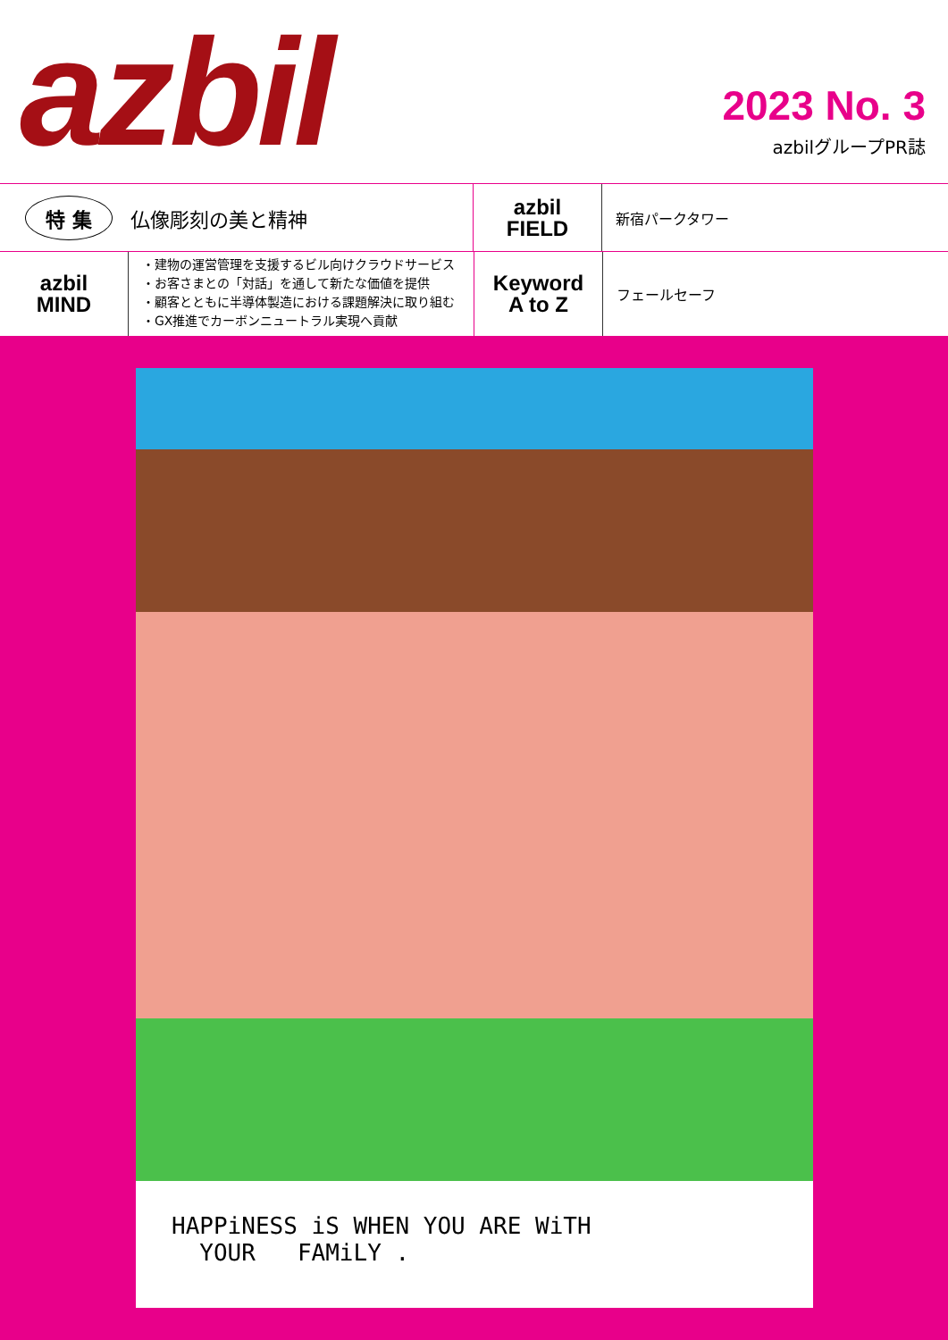azbil
2023 No. 3
azbilグループPR誌
特 集 仏像彫刻の美と精神
azbil
FIELD
新宿パークタワー
azbil
MIND
・建物の運営管理を支援するビル向けクラウドサービス
・お客さまとの「対話」を通して新たな価値を提供
・顧客とともに半導体製造における課題解決に取り組む
・GX推進でカーボンニュートラル実現へ貢献
Keyword
A to Z
フェールセーフ
HAPPiNESS iS WHEN YOU ARE WiTH
YOUR FAMiLY .